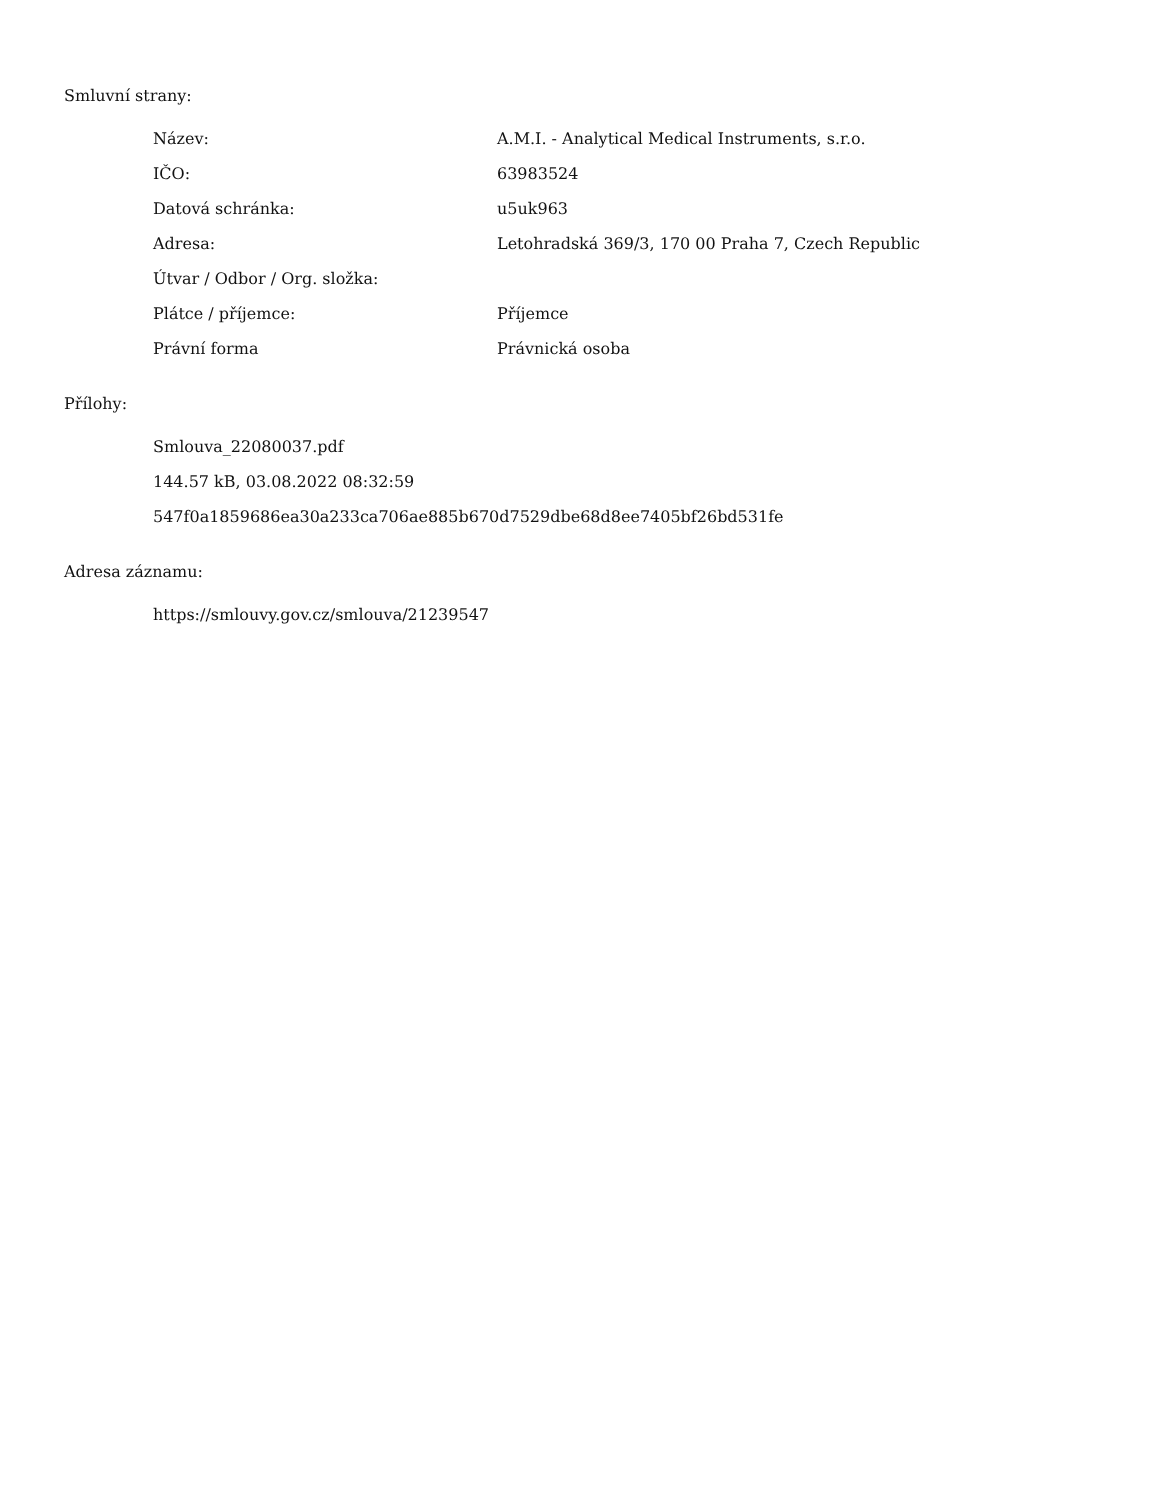Smluvní strany:
| Název: | A.M.I. - Analytical Medical Instruments, s.r.o. |
| IČO: | 63983524 |
| Datová schránka: | u5uk963 |
| Adresa: | Letohradská 369/3, 170 00 Praha 7, Czech Republic |
| Útvar / Odbor / Org. složka: | |
| Plátce / příjemce: | Příjemce |
| Právní forma | Právnická osoba |
Přílohy:
Smlouva_22080037.pdf
144.57 kB, 03.08.2022 08:32:59
547f0a1859686ea30a233ca706ae885b670d7529dbe68d8ee7405bf26bd531fe
Adresa záznamu:
https://smlouvy.gov.cz/smlouva/21239547